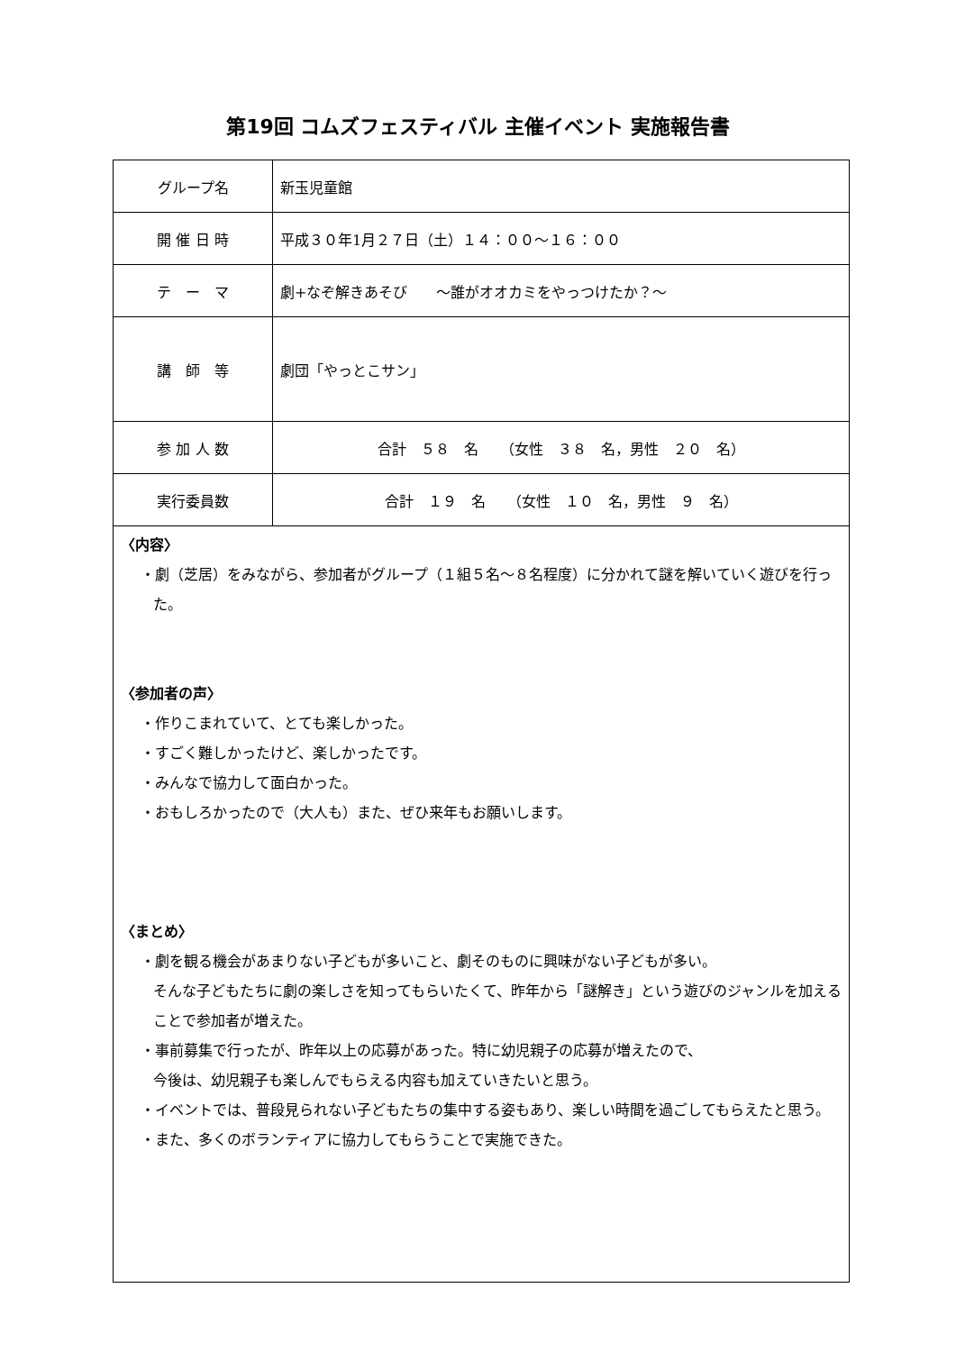第19回 コムズフェスティバル 主催イベント 実施報告書
| グループ名 | 新玉児童館 |
| 開 催 日 時 | 平成３０年1月２７日（土）１４：００～１６：００ |
| テ ー マ | 劇+なぞ解きあそび ～誰がオオカミをやっつけたか？～ |
| 講 師 等 | 劇団「やっとこサン」 |
| 参 加 人 数 | 合計 ５８ 名 （女性 ３８ 名，男性 ２０ 名） |
| 実行委員数 | 合計 １９ 名 （女性 １０ 名，男性 ９ 名） |
| 〈内容〉 ・劇（芝居）をみながら、参加者がグループ（１組５名～８名程度）に分かれて謎を解いていく遊びを行った。 〈参加者の声〉 ・作りこまれていて、とても楽しかった。 ・すごく難しかったけど、楽しかったです。 ・みんなで協力して面白かった。 ・おもしろかったので（大人も）また、ぜひ来年もお願いします。 〈まとめ〉 ・劇を観る機会があまりない子どもが多いこと、劇そのものに興味がない子どもが多い。 そんな子どもたちに劇の楽しさを知ってもらいたくて、昨年から「謎解き」という遊びのジャンルを加えることで参加者が増えた。 ・事前募集で行ったが、昨年以上の応募があった。特に幼児親子の応募が増えたので、 今後は、幼児親子も楽しんでもらえる内容も加えていきたいと思う。 ・イベントでは、普段見られない子どもたちの集中する姿もあり、楽しい時間を過ごしてもらえたと思う。 ・また、多くのボランティアに協力してもらうことで実施できた。 | |